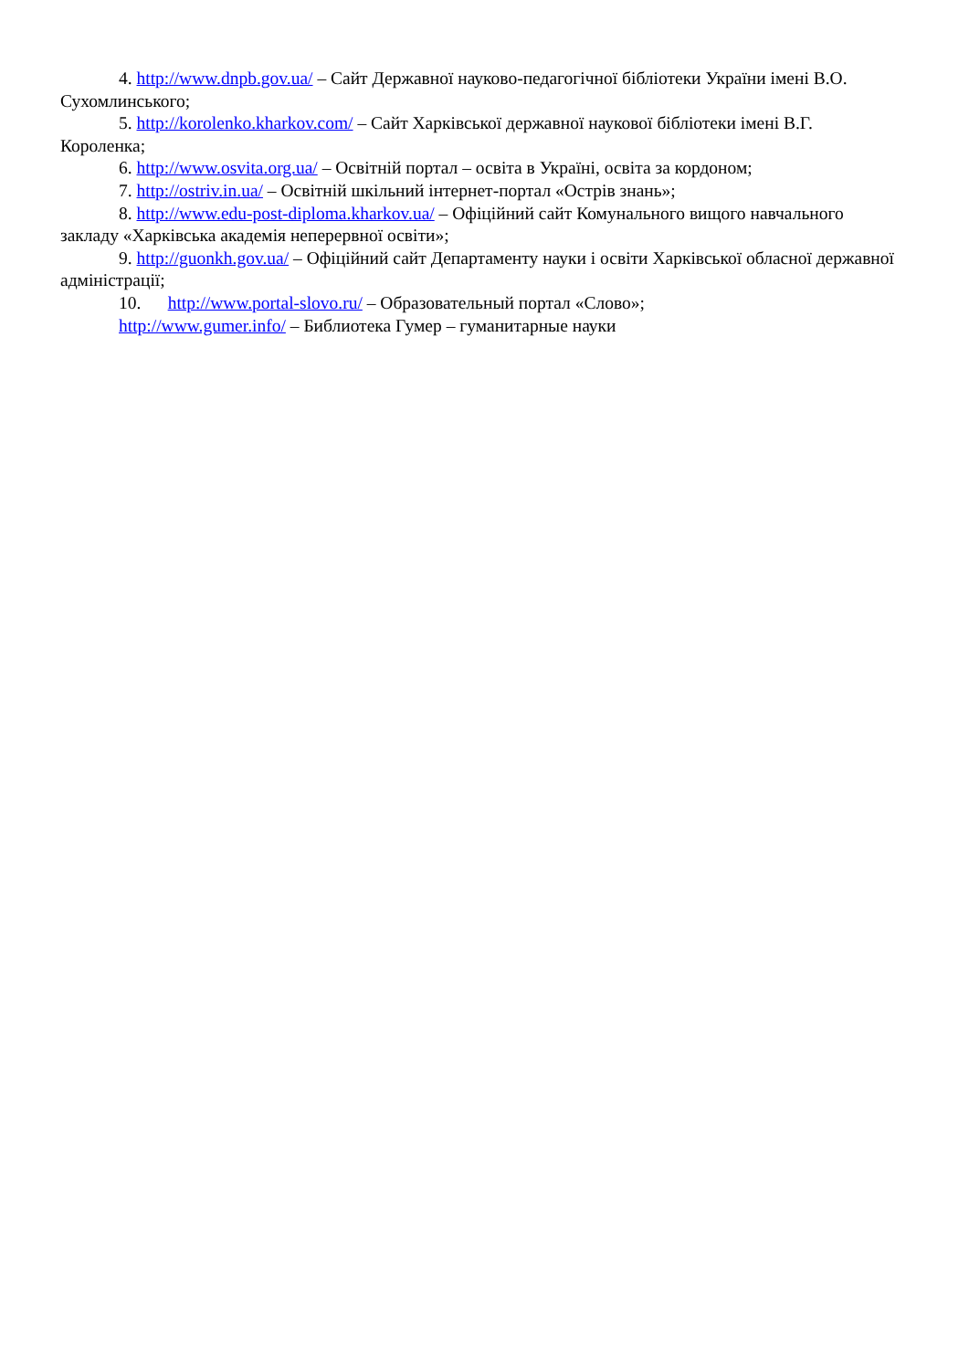4. http://www.dnpb.gov.ua/ – Сайт Державної науково-педагогічної бібліотеки України імені В.О. Сухомлинського;
5. http://korolenko.kharkov.com/ – Сайт Харківської державної наукової бібліотеки імені В.Г. Короленка;
6. http://www.osvita.org.ua/ – Освітній портал – освіта в Україні, освіта за кордоном;
7. http://ostriv.in.ua/ – Освітній шкільний інтернет-портал «Острів знань»;
8. http://www.edu-post-diploma.kharkov.ua/ – Офіційний сайт Комунального вищого навчального закладу «Харківська академія неперервної освіти»;
9. http://guonkh.gov.ua/ – Офіційний сайт Департаменту науки і освіти Харківської обласної державної адміністрації;
10. http://www.portal-slovo.ru/ – Образовательный портал «Слово»;
http://www.gumer.info/ – Библиотека Гумер – гуманитарные науки